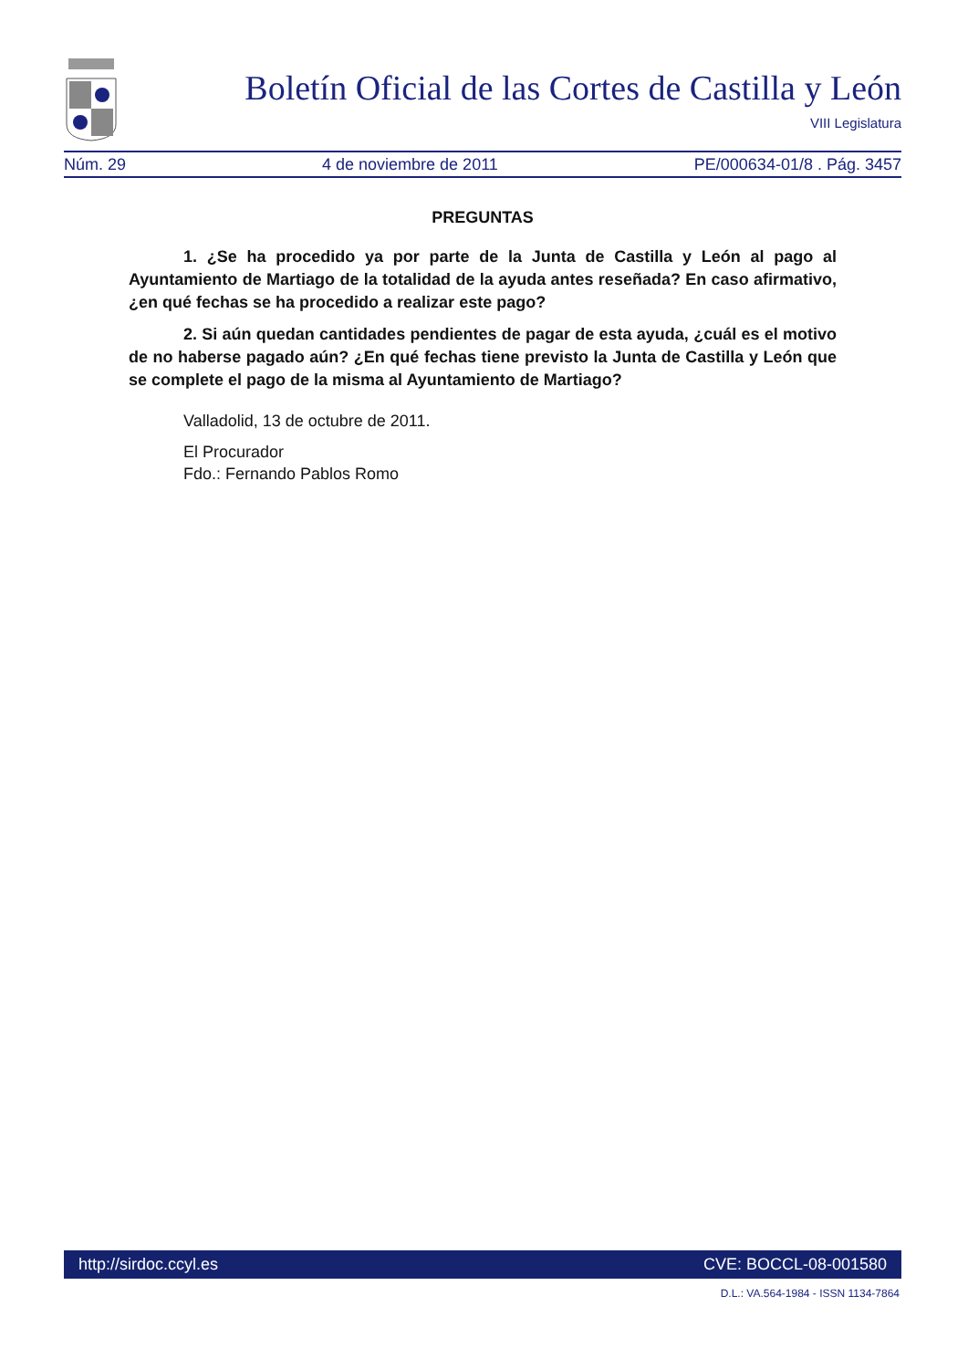Boletín Oficial de las Cortes de Castilla y León
VIII Legislatura
Núm. 29 4 de noviembre de 2011 PE/000634-01/8 . Pág. 3457
PREGUNTAS
1. ¿Se ha procedido ya por parte de la Junta de Castilla y León al pago al Ayuntamiento de Martiago de la totalidad de la ayuda antes reseñada? En caso afirmativo, ¿en qué fechas se ha procedido a realizar este pago?
2. Si aún quedan cantidades pendientes de pagar de esta ayuda, ¿cuál es el motivo de no haberse pagado aún? ¿En qué fechas tiene previsto la Junta de Castilla y León que se complete el pago de la misma al Ayuntamiento de Martiago?
Valladolid, 13 de octubre de 2011.
El Procurador
Fdo.: Fernando Pablos Romo
http://sirdoc.ccyl.es CVE: BOCCL-08-001580
D.L.: VA.564-1984 - ISSN 1134-7864